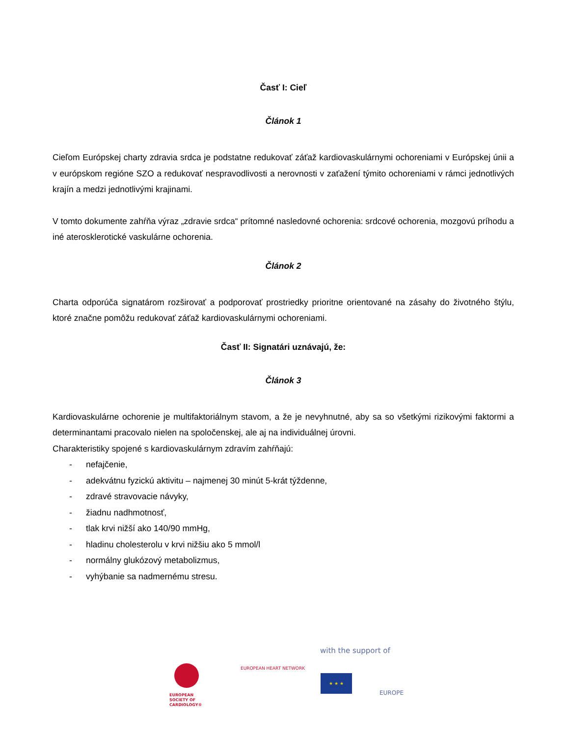Časť I: Cieľ
Článok 1
Cieľom Európskej charty zdravia srdca je podstatne redukovať záťaž kardiovaskulárnymi ochoreniami v Európskej únii a v európskom regióne SZO a redukovať nespravodlivosti a nerovnosti v zaťažení týmito ochoreniami v rámci jednotlivých krajín a medzi jednotlivými krajinami.
V tomto dokumente zahŕňa výraz „zdravie srdca“ prítomné nasledovné ochorenia: srdcové ochorenia, mozgovú príhodu a iné aterosklerotické vaskulárne ochorenia.
Článok 2
Charta odporúča signatárom rozširovať a podporovať prostriedky prioritne orientované na zásahy do životného štýlu, ktoré značne pomôžu redukovať záťaž kardiovaskulárnymi ochoreniami.
Časť II: Signatári uznávajú, že:
Článok 3
Kardiovaskulárne ochorenie je multifaktoriálnym stavom, a že je nevyhnutné, aby sa so všetkými rizikovými faktormi a determinantami pracovalo nielen na spoločenskej, ale aj na individuálnej úrovni.
Charakteristiky spojené s kardiovaskulárnym zdravím zahŕňajú:
- nefajčenie,
- adekvátnu fyzickú aktivitu – najmenej 30 minút 5-krát týždenne,
- zdravé stravovacie návyky,
- žiadnu nadhmotnosť,
- tlak krvi nižší ako 140/90 mmHg,
- hladinu cholesterolu v krvi nižšiu ako 5 mmol/l
- normálny glukózový metabolizmus,
- vyhýbanie sa nadmernému stresu.
with the support of
EUROPEAN
SOCIETY OF
CARDIOLOGY®
EUROPEAN HEART NETWORK
★ ★ ★
EUROPE